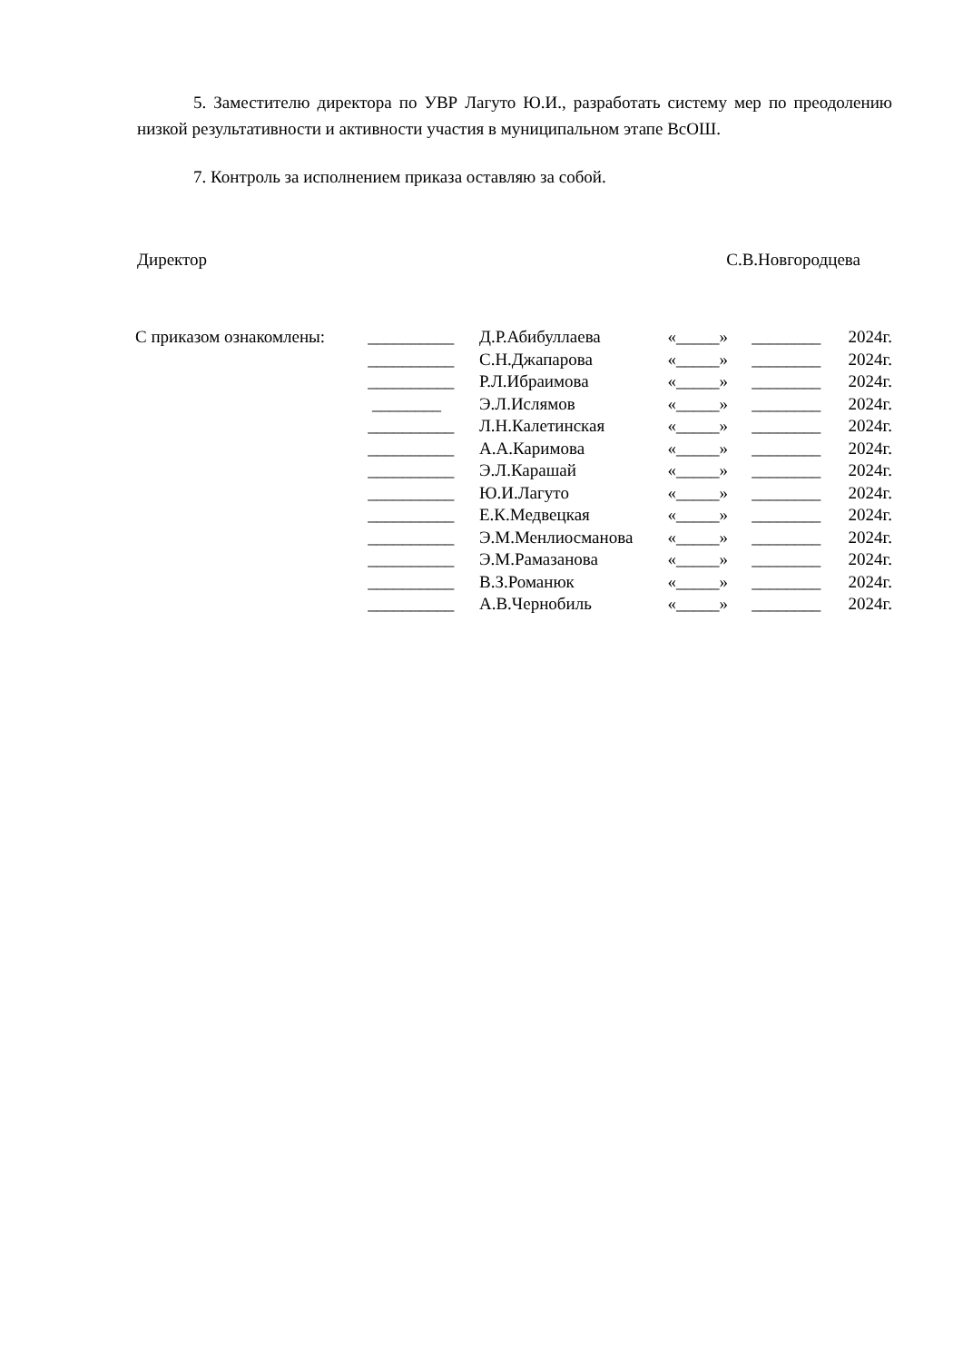5. Заместителю директора по УВР Лагуто Ю.И., разработать систему мер по преодолению низкой результативности и активности участия в муниципальном этапе ВсОШ.
7. Контроль за исполнением приказа оставляю за собой.
Директор С.В.Новгородцева
| С приказом ознакомлены: | __________ | Д.Р.Абибуллаева | «_____» | ________ | 2024г. |
| | __________ | С.Н.Джапарова | «_____» | ________ | 2024г. |
| | __________ | Р.Л.Ибраимова | «_____» | ________ | 2024г. |
| | ________ | Э.Л.Ислямов | «_____» | ________ | 2024г. |
| | __________ | Л.Н.Калетинская | «_____» | ________ | 2024г. |
| | __________ | А.А.Каримова | «_____» | ________ | 2024г. |
| | __________ | Э.Л.Карашай | «_____» | ________ | 2024г. |
| | __________ | Ю.И.Лагуто | «_____» | ________ | 2024г. |
| | __________ | Е.К.Медвецкая | «_____» | ________ | 2024г. |
| | __________ | Э.М.Менлиосманова | «_____» | ________ | 2024г. |
| | __________ | Э.М.Рамазанова | «_____» | ________ | 2024г. |
| | __________ | В.З.Романюк | «_____» | ________ | 2024г. |
| | __________ | А.В.Чернобиль | «_____» | ________ | 2024г. |